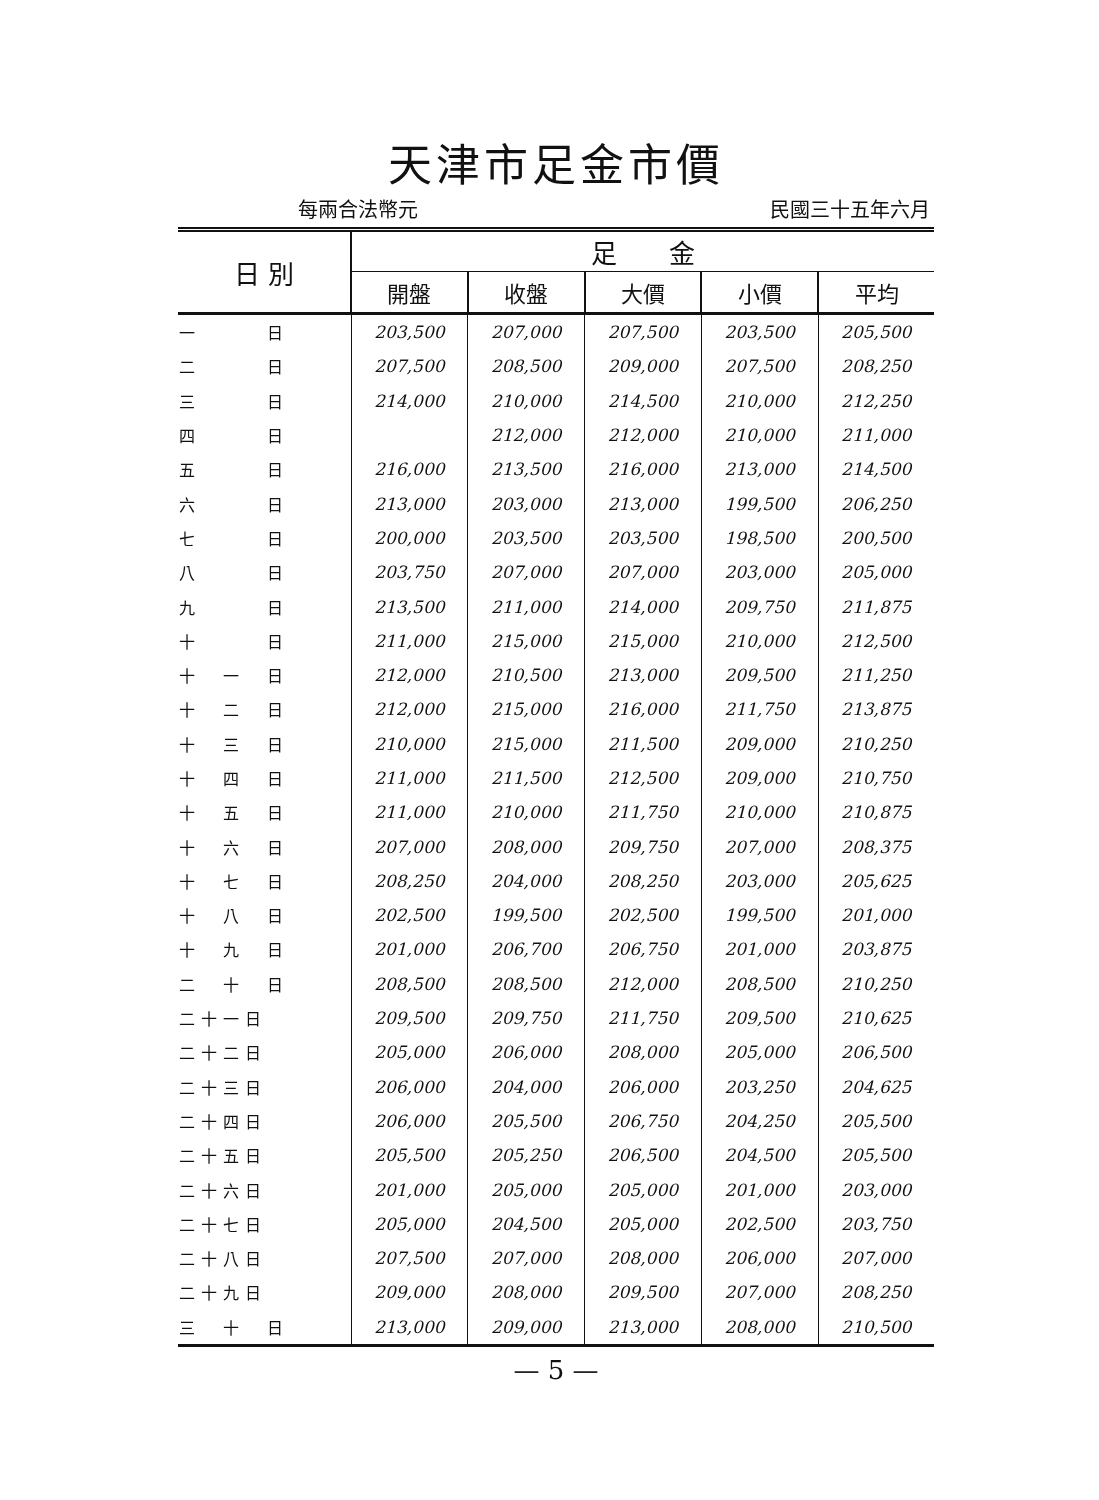天津市足金市價
每兩合法幣元 民國三十五年六月
| 日 別 | 足 金 | | | | |
| --- | --- | --- | --- | --- | --- |
| | 開盤 | 收盤 | 大價 | 小價 | 平均 |
| 一 日 | 203,500 | 207,000 | 207,500 | 203,500 | 205,500 |
| 二 日 | 207,500 | 208,500 | 209,000 | 207,500 | 208,250 |
| 三 日 | 214,000 | 210,000 | 214,500 | 210,000 | 212,250 |
| 四 日 | | 212,000 | 212,000 | 210,000 | 211,000 |
| 五 日 | 216,000 | 213,500 | 216,000 | 213,000 | 214,500 |
| 六 日 | 213,000 | 203,000 | 213,000 | 199,500 | 206,250 |
| 七 日 | 200,000 | 203,500 | 203,500 | 198,500 | 200,500 |
| 八 日 | 203,750 | 207,000 | 207,000 | 203,000 | 205,000 |
| 九 日 | 213,500 | 211,000 | 214,000 | 209,750 | 211,875 |
| 十 日 | 211,000 | 215,000 | 215,000 | 210,000 | 212,500 |
| 十 一 日 | 212,000 | 210,500 | 213,000 | 209,500 | 211,250 |
| 十 二 日 | 212,000 | 215,000 | 216,000 | 211,750 | 213,875 |
| 十 三 日 | 210,000 | 215,000 | 211,500 | 209,000 | 210,250 |
| 十 四 日 | 211,000 | 211,500 | 212,500 | 209,000 | 210,750 |
| 十 五 日 | 211,000 | 210,000 | 211,750 | 210,000 | 210,875 |
| 十 六 日 | 207,000 | 208,000 | 209,750 | 207,000 | 208,375 |
| 十 七 日 | 208,250 | 204,000 | 208,250 | 203,000 | 205,625 |
| 十 八 日 | 202,500 | 199,500 | 202,500 | 199,500 | 201,000 |
| 十 九 日 | 201,000 | 206,700 | 206,750 | 201,000 | 203,875 |
| 二 十 日 | 208,500 | 208,500 | 212,000 | 208,500 | 210,250 |
| 二十一日 | 209,500 | 209,750 | 211,750 | 209,500 | 210,625 |
| 二十二日 | 205,000 | 206,000 | 208,000 | 205,000 | 206,500 |
| 二十三日 | 206,000 | 204,000 | 206,000 | 203,250 | 204,625 |
| 二十四日 | 206,000 | 205,500 | 206,750 | 204,250 | 205,500 |
| 二十五日 | 205,500 | 205,250 | 206,500 | 204,500 | 205,500 |
| 二十六日 | 201,000 | 205,000 | 205,000 | 201,000 | 203,000 |
| 二十七日 | 205,000 | 204,500 | 205,000 | 202,500 | 203,750 |
| 二十八日 | 207,500 | 207,000 | 208,000 | 206,000 | 207,000 |
| 二十九日 | 209,000 | 208,000 | 209,500 | 207,000 | 208,250 |
| 三 十 日 | 213,000 | 209,000 | 213,000 | 208,000 | 210,500 |
— 5 —